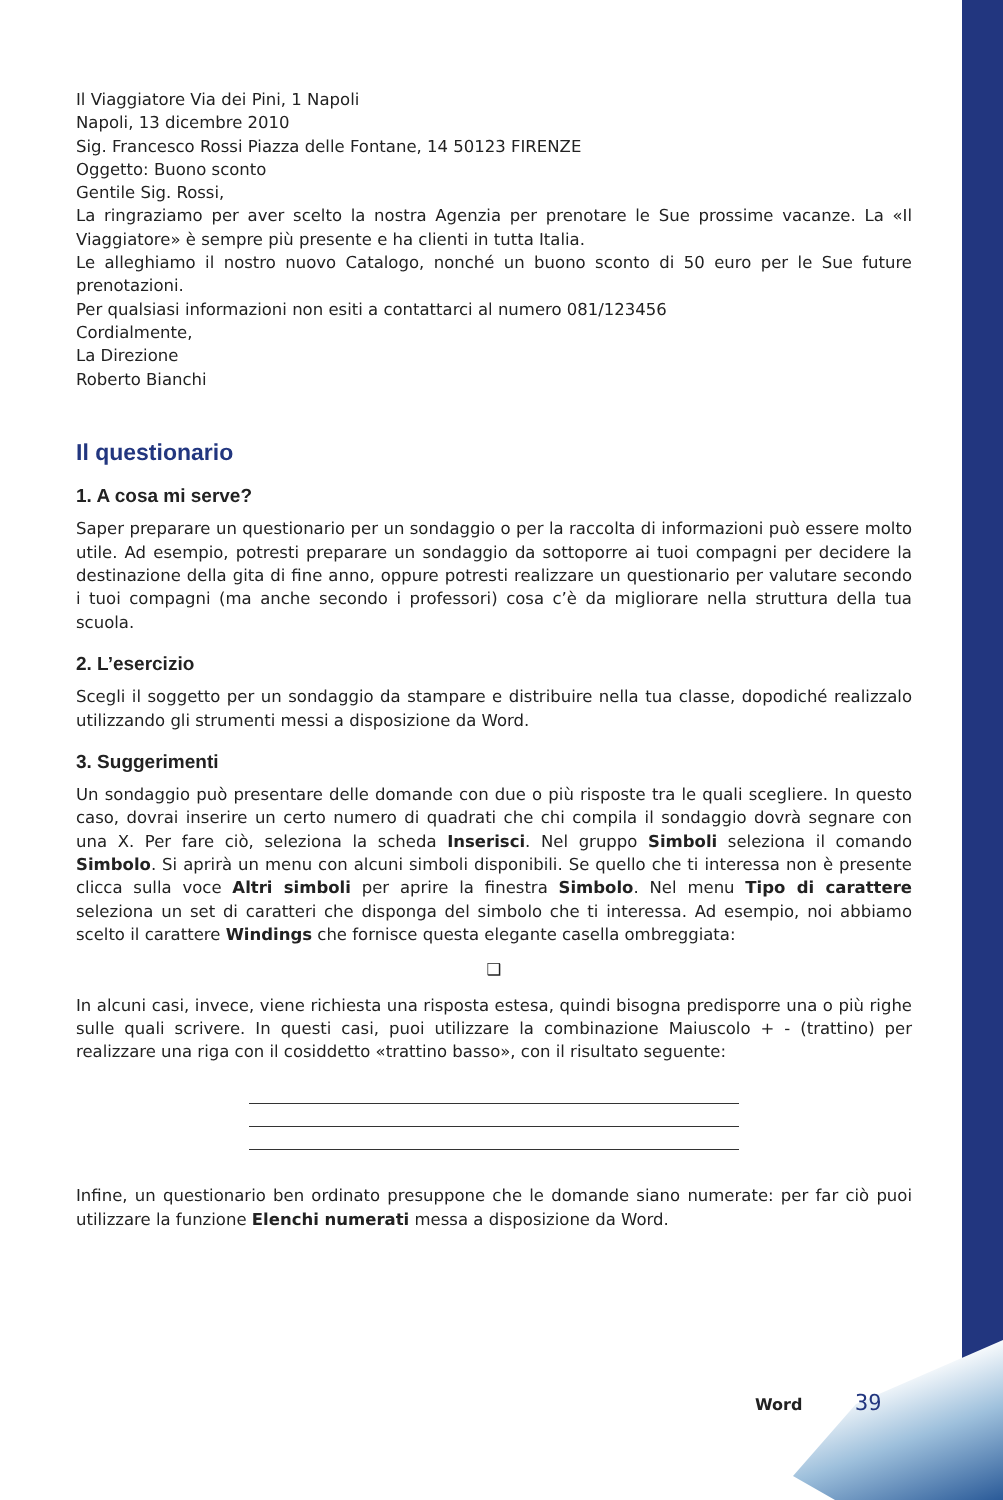Il Viaggiatore Via dei Pini, 1 Napoli
Napoli, 13 dicembre 2010
Sig. Francesco Rossi Piazza delle Fontane, 14 50123 FIRENZE
Oggetto: Buono sconto
Gentile Sig. Rossi,
La ringraziamo per aver scelto la nostra Agenzia per prenotare le Sue prossime vacanze. La «Il Viaggiatore» è sempre più presente e ha clienti in tutta Italia.
Le alleghiamo il nostro nuovo Catalogo, nonché un buono sconto di 50 euro per le Sue future prenotazioni.
Per qualsiasi informazioni non esiti a contattarci al numero 081/123456
Cordialmente,
La Direzione
Roberto Bianchi
Il questionario
1. A cosa mi serve?
Saper preparare un questionario per un sondaggio o per la raccolta di informazioni può essere molto utile. Ad esempio, potresti preparare un sondaggio da sottoporre ai tuoi compagni per decidere la destinazione della gita di fine anno, oppure potresti realizzare un questionario per valutare secondo i tuoi compagni (ma anche secondo i professori) cosa c’è da migliorare nella struttura della tua scuola.
2. L’esercizio
Scegli il soggetto per un sondaggio da stampare e distribuire nella tua classe, dopodiché realizzalo utilizzando gli strumenti messi a disposizione da Word.
3. Suggerimenti
Un sondaggio può presentare delle domande con due o più risposte tra le quali scegliere. In questo caso, dovrai inserire un certo numero di quadrati che chi compila il sondaggio dovrà segnare con una X. Per fare ciò, seleziona la scheda Inserisci. Nel gruppo Simboli seleziona il comando Simbolo. Si aprirà un menu con alcuni simboli disponibili. Se quello che ti interessa non è presente clicca sulla voce Altri simboli per aprire la finestra Simbolo. Nel menu Tipo di carattere seleziona un set di caratteri che disponga del simbolo che ti interessa. Ad esempio, noi abbiamo scelto il carattere Windings che fornisce questa elegante casella ombreggiata:
❑
In alcuni casi, invece, viene richiesta una risposta estesa, quindi bisogna predisporre una o più righe sulle quali scrivere. In questi casi, puoi utilizzare la combinazione Maiuscolo + - (trattino) per realizzare una riga con il cosiddetto «trattino basso», con il risultato seguente:
Infine, un questionario ben ordinato presuppone che le domande siano numerate: per far ciò puoi utilizzare la funzione Elenchi numerati messa a disposizione da Word.
Word 39